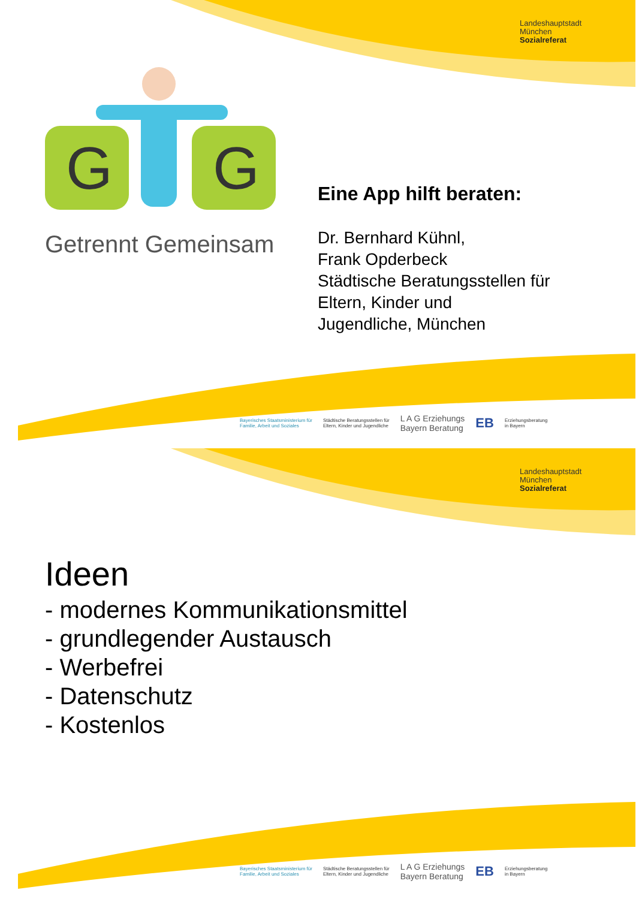G
G
Landeshauptstadt
München
Sozialreferat
Getrennt Gemeinsam
Eine App hilft beraten:
Dr. Bernhard Kühnl,
Frank Opderbeck
Städtische Beratungsstellen für
Eltern, Kinder und
Jugendliche, München
Bayerisches Staatsministerium für
Familie, Arbeit und Soziales Städtische Beratungsstellen für
Eltern, Kinder und Jugendliche L A G Erziehungs
Bayern Beratung EB Erziehungsberatung
in Bayern
Landeshauptstadt
München
Sozialreferat
Ideen
- modernes Kommunikationsmittel
- grundlegender Austausch
- Werbefrei
- Datenschutz
- Kostenlos
Bayerisches Staatsministerium für
Familie, Arbeit und Soziales Städtische Beratungsstellen für
Eltern, Kinder und Jugendliche L A G Erziehungs
Bayern Beratung EB Erziehungsberatung
in Bayern